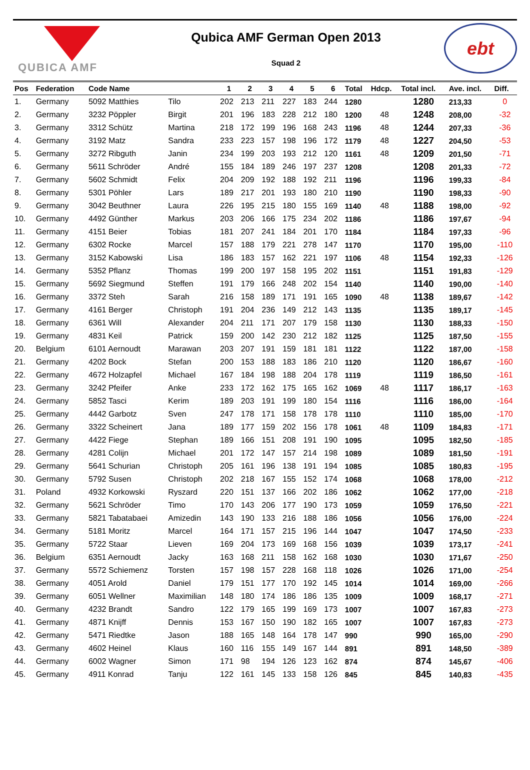QUBICA AMF
Qubica AMF German Open 2013
Squad 2
ebt
| Pos | Federation | Code Name | | 1 | 2 | 3 | 4 | 5 | 6 | Total | Hdcp. | Total incl. | Ave. incl. | Diff. |
| --- | --- | --- | --- | --- | --- | --- | --- | --- | --- | --- | --- | --- | --- | --- |
| 1. | Germany | 5092 Matthies | Tilo | 202 | 213 | 211 | 227 | 183 | 244 | 1280 | | 1280 | 213,33 | 0 |
| 2. | Germany | 3232 Pöppler | Birgit | 201 | 196 | 183 | 228 | 212 | 180 | 1200 | 48 | 1248 | 208,00 | -32 |
| 3. | Germany | 3312 Schütz | Martina | 218 | 172 | 199 | 196 | 168 | 243 | 1196 | 48 | 1244 | 207,33 | -36 |
| 4. | Germany | 3192 Matz | Sandra | 233 | 223 | 157 | 198 | 196 | 172 | 1179 | 48 | 1227 | 204,50 | -53 |
| 5. | Germany | 3272 Ribguth | Janin | 234 | 199 | 203 | 193 | 212 | 120 | 1161 | 48 | 1209 | 201,50 | -71 |
| 6. | Germany | 5611 Schröder | André | 155 | 184 | 189 | 246 | 197 | 237 | 1208 | | 1208 | 201,33 | -72 |
| 7. | Germany | 5602 Schmidt | Felix | 204 | 209 | 192 | 188 | 192 | 211 | 1196 | | 1196 | 199,33 | -84 |
| 8. | Germany | 5301 Pöhler | Lars | 189 | 217 | 201 | 193 | 180 | 210 | 1190 | | 1190 | 198,33 | -90 |
| 9. | Germany | 3042 Beuthner | Laura | 226 | 195 | 215 | 180 | 155 | 169 | 1140 | 48 | 1188 | 198,00 | -92 |
| 10. | Germany | 4492 Günther | Markus | 203 | 206 | 166 | 175 | 234 | 202 | 1186 | | 1186 | 197,67 | -94 |
| 11. | Germany | 4151 Beier | Tobias | 181 | 207 | 241 | 184 | 201 | 170 | 1184 | | 1184 | 197,33 | -96 |
| 12. | Germany | 6302 Rocke | Marcel | 157 | 188 | 179 | 221 | 278 | 147 | 1170 | | 1170 | 195,00 | -110 |
| 13. | Germany | 3152 Kabowski | Lisa | 186 | 183 | 157 | 162 | 221 | 197 | 1106 | 48 | 1154 | 192,33 | -126 |
| 14. | Germany | 5352 Pflanz | Thomas | 199 | 200 | 197 | 158 | 195 | 202 | 1151 | | 1151 | 191,83 | -129 |
| 15. | Germany | 5692 Siegmund | Steffen | 191 | 179 | 166 | 248 | 202 | 154 | 1140 | | 1140 | 190,00 | -140 |
| 16. | Germany | 3372 Steh | Sarah | 216 | 158 | 189 | 171 | 191 | 165 | 1090 | 48 | 1138 | 189,67 | -142 |
| 17. | Germany | 4161 Berger | Christoph | 191 | 204 | 236 | 149 | 212 | 143 | 1135 | | 1135 | 189,17 | -145 |
| 18. | Germany | 6361 Will | Alexander | 204 | 211 | 171 | 207 | 179 | 158 | 1130 | | 1130 | 188,33 | -150 |
| 19. | Germany | 4831 Keil | Patrick | 159 | 200 | 142 | 230 | 212 | 182 | 1125 | | 1125 | 187,50 | -155 |
| 20. | Belgium | 6101 Aernoudt | Marawan | 203 | 207 | 191 | 159 | 181 | 181 | 1122 | | 1122 | 187,00 | -158 |
| 21. | Germany | 4202 Bock | Stefan | 200 | 153 | 188 | 183 | 186 | 210 | 1120 | | 1120 | 186,67 | -160 |
| 22. | Germany | 4672 Holzapfel | Michael | 167 | 184 | 198 | 188 | 204 | 178 | 1119 | | 1119 | 186,50 | -161 |
| 23. | Germany | 3242 Pfeifer | Anke | 233 | 172 | 162 | 175 | 165 | 162 | 1069 | 48 | 1117 | 186,17 | -163 |
| 24. | Germany | 5852 Tasci | Kerim | 189 | 203 | 191 | 199 | 180 | 154 | 1116 | | 1116 | 186,00 | -164 |
| 25. | Germany | 4442 Garbotz | Sven | 247 | 178 | 171 | 158 | 178 | 178 | 1110 | | 1110 | 185,00 | -170 |
| 26. | Germany | 3322 Scheinert | Jana | 189 | 177 | 159 | 202 | 156 | 178 | 1061 | 48 | 1109 | 184,83 | -171 |
| 27. | Germany | 4422 Fiege | Stephan | 189 | 166 | 151 | 208 | 191 | 190 | 1095 | | 1095 | 182,50 | -185 |
| 28. | Germany | 4281 Colijn | Michael | 201 | 172 | 147 | 157 | 214 | 198 | 1089 | | 1089 | 181,50 | -191 |
| 29. | Germany | 5641 Schurian | Christoph | 205 | 161 | 196 | 138 | 191 | 194 | 1085 | | 1085 | 180,83 | -195 |
| 30. | Germany | 5792 Susen | Christoph | 202 | 218 | 167 | 155 | 152 | 174 | 1068 | | 1068 | 178,00 | -212 |
| 31. | Poland | 4932 Korkowski | Ryszard | 220 | 151 | 137 | 166 | 202 | 186 | 1062 | | 1062 | 177,00 | -218 |
| 32. | Germany | 5621 Schröder | Timo | 170 | 143 | 206 | 177 | 190 | 173 | 1059 | | 1059 | 176,50 | -221 |
| 33. | Germany | 5821 Tabatabaei | Amizedin | 143 | 190 | 133 | 216 | 188 | 186 | 1056 | | 1056 | 176,00 | -224 |
| 34. | Germany | 5181 Moritz | Marcel | 164 | 171 | 157 | 215 | 196 | 144 | 1047 | | 1047 | 174,50 | -233 |
| 35. | Germany | 5722 Staar | Lieven | 169 | 204 | 173 | 169 | 168 | 156 | 1039 | | 1039 | 173,17 | -241 |
| 36. | Belgium | 6351 Aernoudt | Jacky | 163 | 168 | 211 | 158 | 162 | 168 | 1030 | | 1030 | 171,67 | -250 |
| 37. | Germany | 5572 Schiemenz | Torsten | 157 | 198 | 157 | 228 | 168 | 118 | 1026 | | 1026 | 171,00 | -254 |
| 38. | Germany | 4051 Arold | Daniel | 179 | 151 | 177 | 170 | 192 | 145 | 1014 | | 1014 | 169,00 | -266 |
| 39. | Germany | 6051 Wellner | Maximilian | 148 | 180 | 174 | 186 | 186 | 135 | 1009 | | 1009 | 168,17 | -271 |
| 40. | Germany | 4232 Brandt | Sandro | 122 | 179 | 165 | 199 | 169 | 173 | 1007 | | 1007 | 167,83 | -273 |
| 41. | Germany | 4871 Knijff | Dennis | 153 | 167 | 150 | 190 | 182 | 165 | 1007 | | 1007 | 167,83 | -273 |
| 42. | Germany | 5471 Riedtke | Jason | 188 | 165 | 148 | 164 | 178 | 147 | 990 | | 990 | 165,00 | -290 |
| 43. | Germany | 4602 Heinel | Klaus | 160 | 116 | 155 | 149 | 167 | 144 | 891 | | 891 | 148,50 | -389 |
| 44. | Germany | 6002 Wagner | Simon | 171 | 98 | 194 | 126 | 123 | 162 | 874 | | 874 | 145,67 | -406 |
| 45. | Germany | 4911 Konrad | Tanju | 122 | 161 | 145 | 133 | 158 | 126 | 845 | | 845 | 140,83 | -435 |